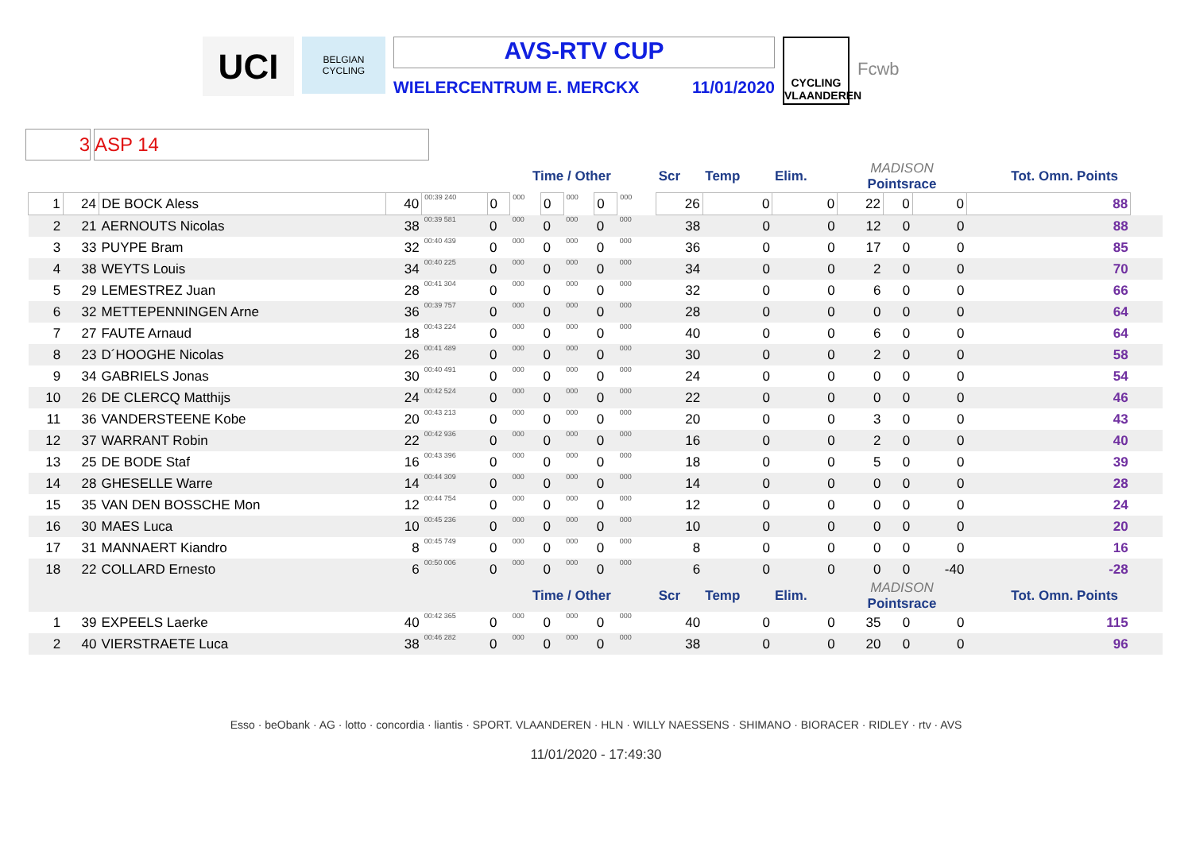UCI
BELGIAN CYCLING
AVS-RTV CUP
WIELERCENTRUM E. MERCKX 11/01/2020
CYCLING VLAANDEREN
Fcwb
3 ASP 14
| | | | | | Time / Other | | | | | | | Scr | Temp | Elim. | MADISON Pointsrace | | | Tot. Omn. Points | |
| 1 | 24 | DE BOCK Aless | 40 | 00:39 240 | 0 | 000 | 0 | 000 | 0 | 000 | | 26 | 0 | 0 | 22 | 0 | 0 | 88 | |
| 2 | 21 | AERNOUTS Nicolas | 38 | 00:39 581 | 0 | 000 | 0 | 000 | 0 | 000 | | 38 | 0 | 0 | 12 | 0 | 0 | 88 | |
| 3 | 33 | PUYPE Bram | 32 | 00:40 439 | 0 | 000 | 0 | 000 | 0 | 000 | | 36 | 0 | 0 | 17 | 0 | 0 | 85 | |
| 4 | 38 | WEYTS Louis | 34 | 00:40 225 | 0 | 000 | 0 | 000 | 0 | 000 | | 34 | 0 | 0 | 2 | 0 | 0 | 70 | |
| 5 | 29 | LEMESTREZ Juan | 28 | 00:41 304 | 0 | 000 | 0 | 000 | 0 | 000 | | 32 | 0 | 0 | 6 | 0 | 0 | 66 | |
| 6 | 32 | METTEPENNINGEN Arne | 36 | 00:39 757 | 0 | 000 | 0 | 000 | 0 | 000 | | 28 | 0 | 0 | 0 | 0 | 0 | 64 | |
| 7 | 27 | FAUTE Arnaud | 18 | 00:43 224 | 0 | 000 | 0 | 000 | 0 | 000 | | 40 | 0 | 0 | 6 | 0 | 0 | 64 | |
| 8 | 23 | D´HOOGHE Nicolas | 26 | 00:41 489 | 0 | 000 | 0 | 000 | 0 | 000 | | 30 | 0 | 0 | 2 | 0 | 0 | 58 | |
| 9 | 34 | GABRIELS Jonas | 30 | 00:40 491 | 0 | 000 | 0 | 000 | 0 | 000 | | 24 | 0 | 0 | 0 | 0 | 0 | 54 | |
| 10 | 26 | DE CLERCQ Matthijs | 24 | 00:42 524 | 0 | 000 | 0 | 000 | 0 | 000 | | 22 | 0 | 0 | 0 | 0 | 0 | 46 | |
| 11 | 36 | VANDERSTEENE Kobe | 20 | 00:43 213 | 0 | 000 | 0 | 000 | 0 | 000 | | 20 | 0 | 0 | 3 | 0 | 0 | 43 | |
| 12 | 37 | WARRANT Robin | 22 | 00:42 936 | 0 | 000 | 0 | 000 | 0 | 000 | | 16 | 0 | 0 | 2 | 0 | 0 | 40 | |
| 13 | 25 | DE BODE Staf | 16 | 00:43 396 | 0 | 000 | 0 | 000 | 0 | 000 | | 18 | 0 | 0 | 5 | 0 | 0 | 39 | |
| 14 | 28 | GHESELLE Warre | 14 | 00:44 309 | 0 | 000 | 0 | 000 | 0 | 000 | | 14 | 0 | 0 | 0 | 0 | 0 | 28 | |
| 15 | 35 | VAN DEN BOSSCHE Mon | 12 | 00:44 754 | 0 | 000 | 0 | 000 | 0 | 000 | | 12 | 0 | 0 | 0 | 0 | 0 | 24 | |
| 16 | 30 | MAES Luca | 10 | 00:45 236 | 0 | 000 | 0 | 000 | 0 | 000 | | 10 | 0 | 0 | 0 | 0 | 0 | 20 | |
| 17 | 31 | MANNAERT Kiandro | 8 | 00:45 749 | 0 | 000 | 0 | 000 | 0 | 000 | | 8 | 0 | 0 | 0 | 0 | 0 | 16 | |
| 18 | 22 | COLLARD Ernesto | 6 | 00:50 006 | 0 | 000 | 0 | 000 | 0 | 000 | | 6 | 0 | 0 | 0 | 0 | -40 | -28 | |
| | | | | | Time / Other | | | | | | | Scr | Temp | Elim. | MADISON Pointsrace | | | Tot. Omn. Points | |
| 1 | 39 | EXPEELS Laerke | 40 | 00:42 365 | 0 | 000 | 0 | 000 | 0 | 000 | | 40 | 0 | 0 | 35 | 0 | 0 | 115 | |
| 2 | 40 | VIERSTRAETE Luca | 38 | 00:46 282 | 0 | 000 | 0 | 000 | 0 | 000 | | 38 | 0 | 0 | 20 | 0 | 0 | 96 | |
Esso · beObank · AG · lotto · concordia · liantis · SPORT. VLAANDEREN · HLN · WILLY NAESSENS · SHIMANO · BIORACER · RIDLEY · rtv · AVS
11/01/2020 - 17:49:30